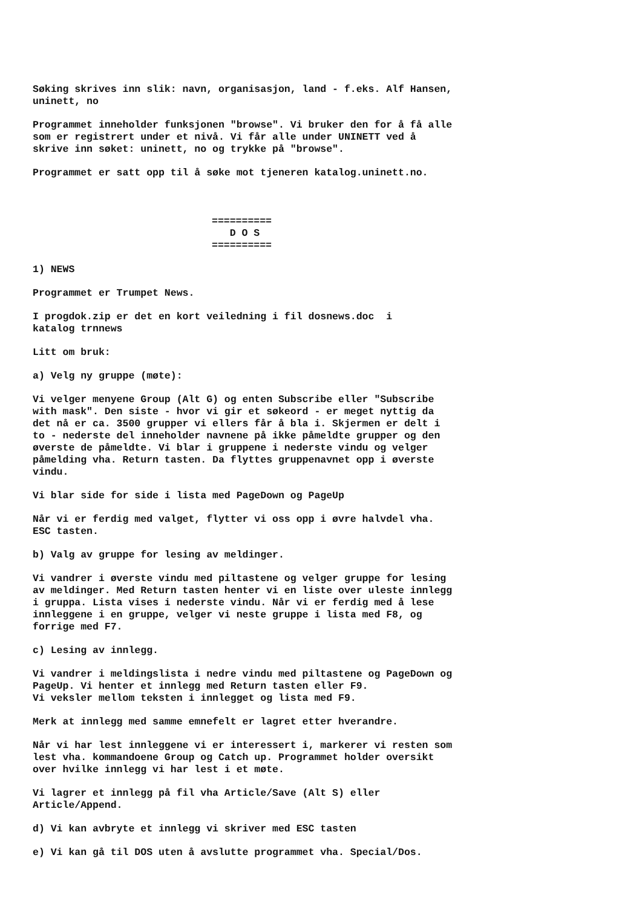Søking skrives inn slik: navn, organisasjon, land - f.eks. Alf Hansen, uninett, no
Programmet inneholder funksjonen "browse". Vi bruker den for å få alle som er registrert under et nivå. Vi får alle under UNINETT ved å skrive inn søket: uninett, no og trykke på "browse".
Programmet er satt opp til å søke mot tjeneren katalog.uninett.no.
========== D O S ==========
1) NEWS
Programmet er Trumpet News.
I progdok.zip er det en kort veiledning i fil dosnews.doc i katalog trnnews
Litt om bruk:
a) Velg ny gruppe (møte):
Vi velger menyene Group (Alt G) og enten Subscribe eller "Subscribe with mask". Den siste - hvor vi gir et søkeord - er meget nyttig da det nå er ca. 3500 grupper vi ellers får å bla i. Skjermen er delt i to - nederste del inneholder navnene på ikke påmeldte grupper og den øverste de påmeldte. Vi blar i gruppene i nederste vindu og velger påmelding vha. Return tasten. Da flyttes gruppenavnet opp i øverste vindu.
Vi blar side for side i lista med PageDown og PageUp
Når vi er ferdig med valget, flytter vi oss opp i øvre halvdel vha. ESC tasten.
b) Valg av gruppe for lesing av meldinger.
Vi vandrer i øverste vindu med piltastene og velger gruppe for lesing av meldinger. Med Return tasten henter vi en liste over uleste innlegg i gruppa. Lista vises i nederste vindu. Når vi er ferdig med å lese innleggene i en gruppe, velger vi neste gruppe i lista med F8, og forrige med F7.
c) Lesing av innlegg.
Vi vandrer i meldingslista i nedre vindu med piltastene og PageDown og PageUp. Vi henter et innlegg med Return tasten eller F9. Vi veksler mellom teksten i innlegget og lista med F9.
Merk at innlegg med samme emnefelt er lagret etter hverandre.
Når vi har lest innleggene vi er interessert i, markerer vi resten som lest vha. kommandoene Group og Catch up. Programmet holder oversikt over hvilke innlegg vi har lest i et møte.
Vi lagrer et innlegg på fil vha Article/Save (Alt S) eller Article/Append.
d) Vi kan avbryte et innlegg vi skriver med ESC tasten
e) Vi kan gå til DOS uten å avslutte programmet vha. Special/Dos.